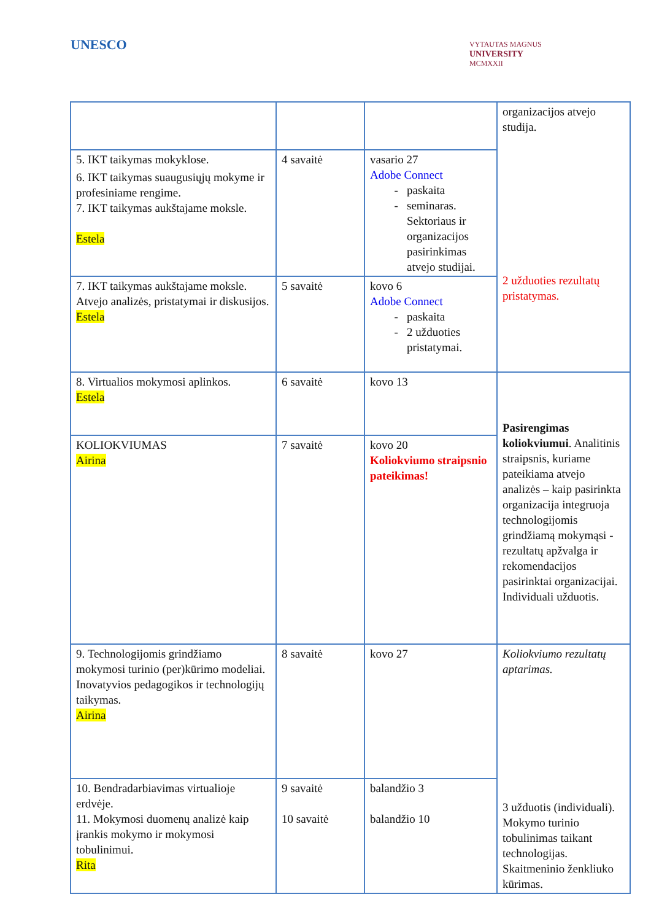UNESCO
VYTAUTAS MAGNUS
UNIVERSITY
MCMXXII
| | | | organizacijos atvejo studija. 2 užduoties rezultatų pristatymas. |
| 5. IKT taikymas mokyklose. 6. IKT taikymas suaugusiųjų mokyme ir profesiniame rengime. 7. IKT taikymas aukštajame moksle. Estela | 4 savaitė | vasario 27 Adobe Connect paskaita seminaras. Sektoriaus ir organizacijos pasirinkimas atvejo studijai. | |
| 7. IKT taikymas aukštajame moksle. Atvejo analizės, pristatymai ir diskusijos. Estela | 5 savaitė | kovo 6 Adobe Connect paskaita 2 užduoties pristatymai. | |
| 8. Virtualios mokymosi aplinkos. Estela | 6 savaitė | kovo 13 | Pasirengimas koliokviumui . Analitinis straipsnis, kuriame pateikiama atvejo analizės – kaip pasirinkta organizacija integruoja technologijomis grindžiamą mokymąsi - rezultatų apžvalga ir rekomendacijos pasirinktai organizacijai. Individuali užduotis. |
| KOLIOKVIUMAS Airina | 7 savaitė | kovo 20 Koliokviumo straipsnio pateikimas! | |
| 9. Technologijomis grindžiamo mokymosi turinio (per)kūrimo modeliai. Inovatyvios pedagogikos ir technologijų taikymas. Airina | 8 savaitė | kovo 27 | Koliokviumo rezultatų aptarimas. 3 užduotis (individuali). Mokymo turinio tobulinimas taikant technologijas. Skaitmeninio ženkliuko kūrimas. |
| 10. Bendradarbiavimas virtualioje erdvėje. 11. Mokymosi duomenų analizė kaip įrankis mokymo ir mokymosi tobulinimui. Rita | 9 savaitė 10 savaitė | balandžio 3 balandžio 10 | |